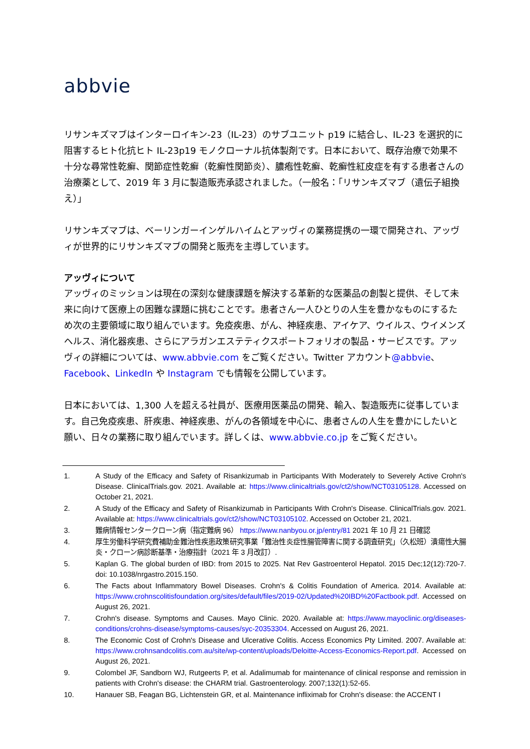abbvie
リサンキズマブはインターロイキン-23（IL-23）のサブユニット p19 に結合し、IL-23 を選択的に阻害するヒト化抗ヒト IL-23p19 モノクローナル抗体製剤です。日本において、既存治療で効果不十分な尋常性乾癬、関節症性乾癬（乾癬性関節炎）、膿疱性乾癬、乾癬性紅皮症を有する患者さんの治療薬として、2019 年 3 月に製造販売承認されました。（一般名：「リサンキズマブ（遺伝子組換え）」
リサンキズマブは、ベーリンガーインゲルハイムとアッヴィの業務提携の一環で開発され、アッヴィが世界的にリサンキズマブの開発と販売を主導しています。
アッヴィについて
アッヴィのミッションは現在の深刻な健康課題を解決する革新的な医薬品の創製と提供、そして未来に向けて医療上の困難な課題に挑むことです。患者さん一人ひとりの人生を豊かなものにするため次の主要領域に取り組んでいます。免疫疾患、がん、神経疾患、アイケア、ウイルス、ウイメンズヘルス、消化器疾患、さらにアラガンエステティクスポートフォリオの製品・サービスです。アッヴィの詳細については、www.abbvie.com をご覧ください。Twitter アカウント@abbvie、Facebook、LinkedIn や Instagram でも情報を公開しています。
日本においては、1,300 人を超える社員が、医療用医薬品の開発、輸入、製造販売に従事しています。自己免疫疾患、肝疾患、神経疾患、がんの各領域を中心に、患者さんの人生を豊かにしたいと願い、日々の業務に取り組んでいます。詳しくは、www.abbvie.co.jp をご覧ください。
1. A Study of the Efficacy and Safety of Risankizumab in Participants With Moderately to Severely Active Crohn's Disease. ClinicalTrials.gov. 2021. Available at: https://www.clinicaltrials.gov/ct2/show/NCT03105128. Accessed on October 21, 2021.
2. A Study of the Efficacy and Safety of Risankizumab in Participants With Crohn's Disease. ClinicalTrials.gov. 2021. Available at: https://www.clinicaltrials.gov/ct2/show/NCT03105102. Accessed on October 21, 2021.
3. 難病情報センタークローン病（指定難病 96） https://www.nanbyou.or.jp/entry/81 2021 年 10 月 21 日確認
4. 厚生労働科学研究費補助金難治性疾患政策研究事業「難治性炎症性腸管障害に関する調査研究」（久松班）潰瘍性大腸炎・クローン病診断基準・治療指針（2021 年 3 月改訂）.
5. Kaplan G. The global burden of IBD: from 2015 to 2025. Nat Rev Gastroenterol Hepatol. 2015 Dec;12(12):720-7. doi: 10.1038/nrgastro.2015.150.
6. The Facts about Inflammatory Bowel Diseases. Crohn's & Colitis Foundation of America. 2014. Available at: https://www.crohnscolitisfoundation.org/sites/default/files/2019-02/Updated%20IBD%20Factbook.pdf. Accessed on August 26, 2021.
7. Crohn's disease. Symptoms and Causes. Mayo Clinic. 2020. Available at: https://www.mayoclinic.org/diseases-conditions/crohns-disease/symptoms-causes/syc-20353304. Accessed on August 26, 2021.
8. The Economic Cost of Crohn's Disease and Ulcerative Colitis. Access Economics Pty Limited. 2007. Available at: https://www.crohnsandcolitis.com.au/site/wp-content/uploads/Deloitte-Access-Economics-Report.pdf. Accessed on August 26, 2021.
9. Colombel JF, Sandborn WJ, Rutgeerts P, et al. Adalimumab for maintenance of clinical response and remission in patients with Crohn's disease: the CHARM trial. Gastroenterology. 2007;132(1):52-65.
10. Hanauer SB, Feagan BG, Lichtenstein GR, et al. Maintenance infliximab for Crohn's disease: the ACCENT I